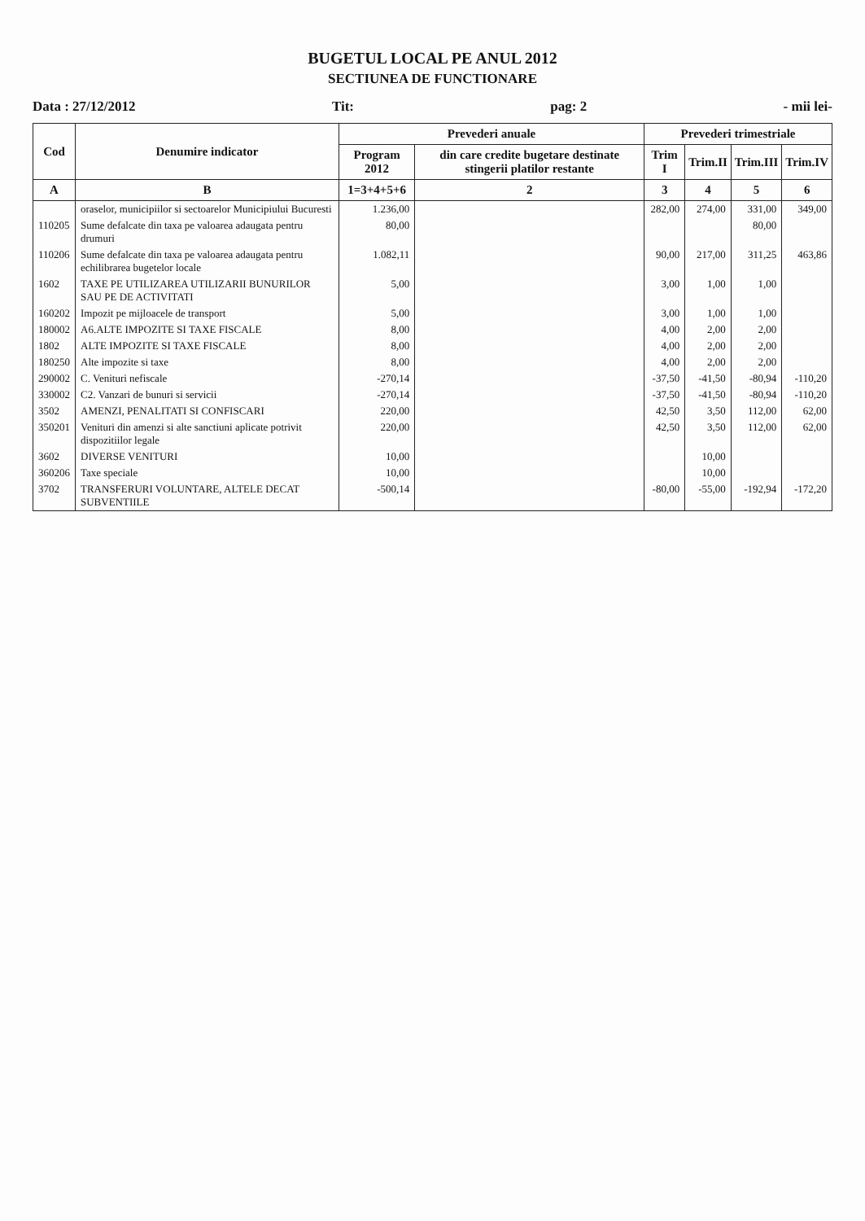BUGETUL LOCAL PE ANUL 2012
SECTIUNEA DE FUNCTIONARE
Data : 27/12/2012 Tit: pag: 2 - mii lei-
| Cod | Denumire indicator | Prevederi anuale | | Prevederi trimestriale | | | |
| --- | --- | --- | --- | --- | --- | --- | --- |
| | | Program 2012 | din care credite bugetare destinate stingerii platilor restante | Trim I | Trim.II | Trim.III | Trim.IV |
| A | B | 1=3+4+5+6 | 2 | 3 | 4 | 5 | 6 |
| | oraselor, municipiilor si sectoarelor Municipiului Bucuresti | 1.236,00 | | 282,00 | 274,00 | 331,00 | 349,00 |
| 110205 | Sume defalcate din taxa pe valoarea adaugata pentru drumuri | 80,00 | | | | 80,00 | |
| 110206 | Sume defalcate din taxa pe valoarea adaugata pentru echilibrarea bugetelor locale | 1.082,11 | | 90,00 | 217,00 | 311,25 | 463,86 |
| 1602 | TAXE PE UTILIZAREA UTILIZARII BUNURILOR SAU PE DE ACTIVITATI | 5,00 | | 3,00 | 1,00 | 1,00 | |
| 160202 | Impozit pe mijloacele de transport | 5,00 | | 3,00 | 1,00 | 1,00 | |
| 180002 | A6.ALTE IMPOZITE SI TAXE FISCALE | 8,00 | | 4,00 | 2,00 | 2,00 | |
| 1802 | ALTE IMPOZITE SI TAXE FISCALE | 8,00 | | 4,00 | 2,00 | 2,00 | |
| 180250 | Alte impozite si taxe | 8,00 | | 4,00 | 2,00 | 2,00 | |
| 290002 | C. Venituri nefiscale | -270,14 | | -37,50 | -41,50 | -80,94 | -110,20 |
| 330002 | C2. Vanzari de bunuri si servicii | -270,14 | | -37,50 | -41,50 | -80,94 | -110,20 |
| 3502 | AMENZI, PENALITATI SI CONFISCARI | 220,00 | | 42,50 | 3,50 | 112,00 | 62,00 |
| 350201 | Venituri din amenzi si alte sanctiuni aplicate potrivit dispozitiilor legale | 220,00 | | 42,50 | 3,50 | 112,00 | 62,00 |
| 3602 | DIVERSE VENITURI | 10,00 | | | 10,00 | | |
| 360206 | Taxe speciale | 10,00 | | | 10,00 | | |
| 3702 | TRANSFERURI VOLUNTARE, ALTELE DECAT SUBVENTIILE | -500,14 | | -80,00 | -55,00 | -192,94 | -172,20 |